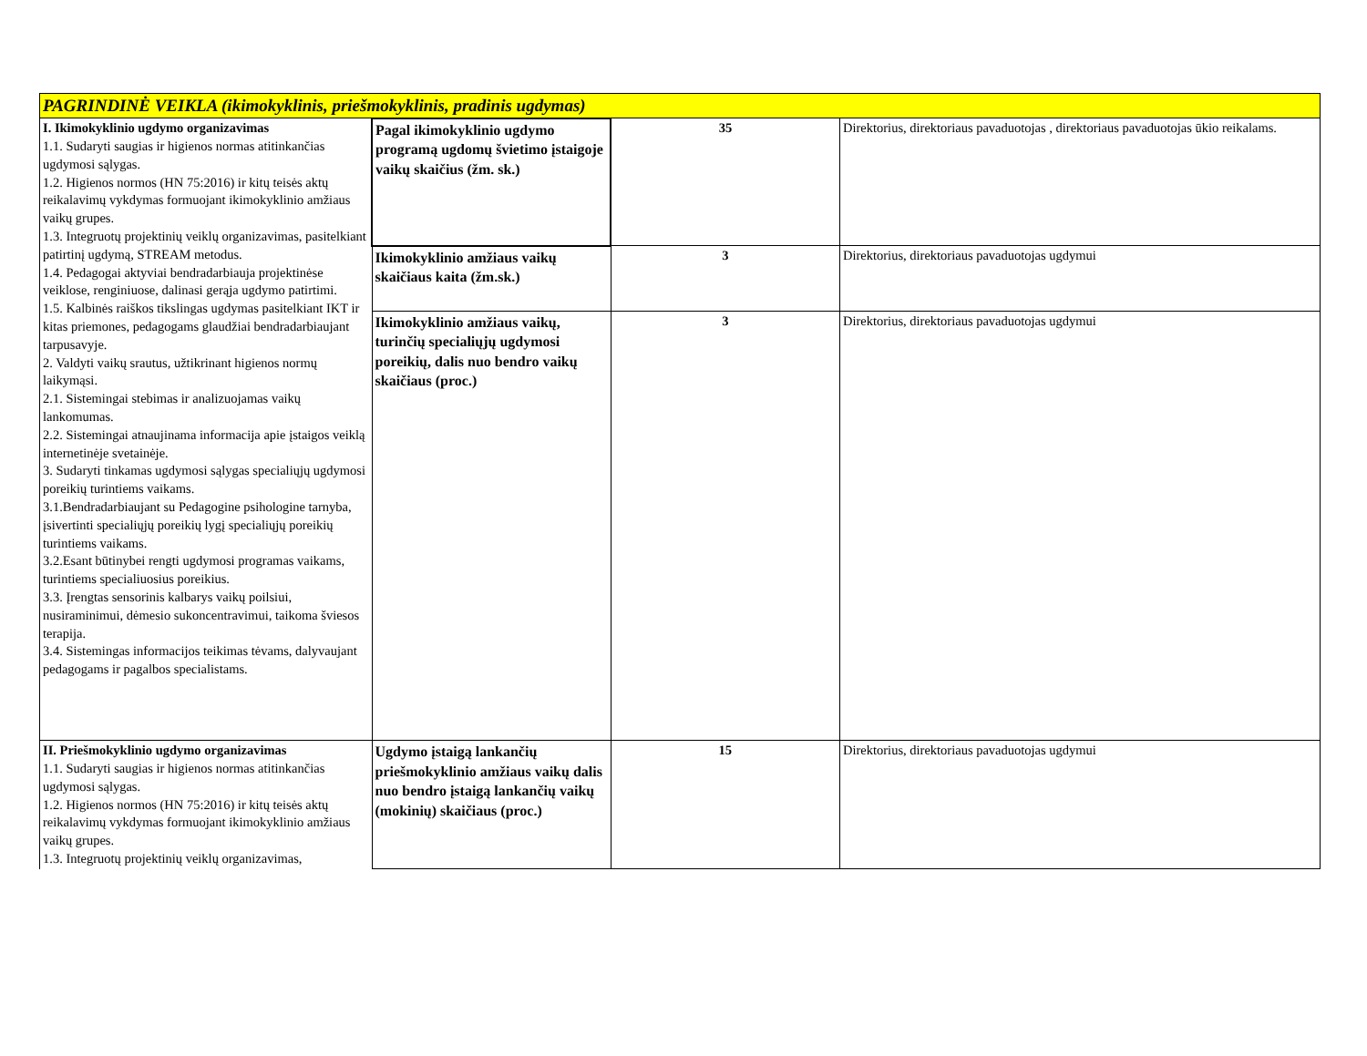| PAGRINDINĖ VEIKLA (ikimokyklinis, priešmokyklinis, pradinis ugdymas) | | | |
| I. Ikimokyklinio ugdymo organizavimas 1.1. Sudaryti saugias ir higienos normas atitinkančias ugdymosi sąlygas. 1.2. Higienos normos (HN 75:2016) ir kitų teisės aktų reikalavimų vykdymas formuojant ikimokyklinio amžiaus vaikų grupes. 1.3. Integruotų projektinių veiklų organizavimas, pasitelkiant patirtinį ugdymą, STREAM metodus. 1.4. Pedagogai aktyviai bendradarbiauja projektinėse veiklose, renginiuose, dalinasi gerąja ugdymo patirtimi. 1.5. Kalbinės raiškos tikslingas ugdymas pasitelkiant IKT ir kitas priemones, pedagogams glaudžiai bendradarbiaujant tarpusavyje. 2. Valdyti vaikų srautus, užtikrinant higienos normų laikymąsi. 2.1. Sistemingai stebimas ir analizuojamas vaikų lankomumas. 2.2. Sistemingai atnaujinama informacija apie įstaigos veiklą internetinėje svetainėje. 3. Sudaryti tinkamas ugdymosi sąlygas specialiųjų ugdymosi poreikių turintiems vaikams. 3.1.Bendradarbiaujant su Pedagogine psihologine tarnyba, įsivertinti specialiųjų poreikių lygį specialiųjų poreikių turintiems vaikams. 3.2.Esant būtinybei rengti ugdymosi programas vaikams, turintiems specialiuosius poreikius. 3.3. Įrengtas sensorinis kalbarys vaikų poilsiui, nusiraminimui, dėmesio sukoncentravimui, taikoma šviesos terapija. 3.4. Sistemingas informacijos teikimas tėvams, dalyvaujant pedagogams ir pagalbos specialistams. | Pagal ikimokyklinio ugdymo programą ugdomų švietimo įstaigoje vaikų skaičius (žm. sk.) | 35 | Direktorius, direktoriaus pavaduotojas , direktoriaus pavaduotojas ūkio reikalams. |
| | Ikimokyklinio amžiaus vaikų skaičiaus kaita (žm.sk.) | 3 | Direktorius, direktoriaus pavaduotojas ugdymui |
| | Ikimokyklinio amžiaus vaikų, turinčių specialiųjų ugdymosi poreikių, dalis nuo bendro vaikų skaičiaus (proc.) | 3 | Direktorius, direktoriaus pavaduotojas ugdymui |
| II. Priešmokyklinio ugdymo organizavimas 1.1. Sudaryti saugias ir higienos normas atitinkančias ugdymosi sąlygas. 1.2. Higienos normos (HN 75:2016) ir kitų teisės aktų reikalavimų vykdymas formuojant ikimokyklinio amžiaus vaikų grupes. 1.3. Integruotų projektinių veiklų organizavimas, | Ugdymo įstaigą lankančių priešmokyklinio amžiaus vaikų dalis nuo bendro įstaigą lankančių vaikų (mokinių) skaičiaus (proc.) | 15 | Direktorius, direktoriaus pavaduotojas ugdymui |